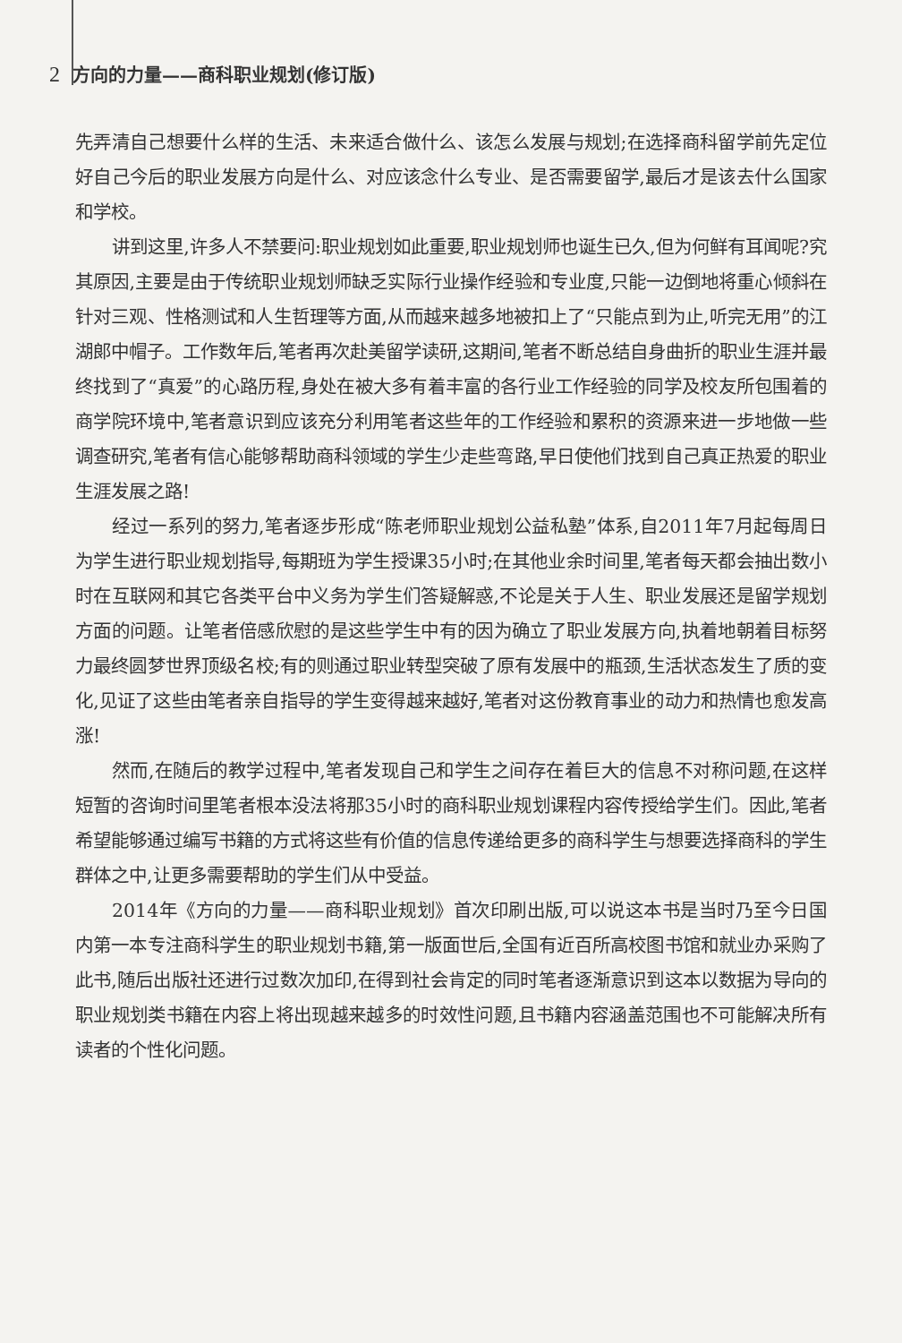2 方向的力量——商科职业规划(修订版)
先弄清自己想要什么样的生活、未来适合做什么、该怎么发展与规划;在选择商科留学前先定位好自己今后的职业发展方向是什么、对应该念什么专业、是否需要留学,最后才是该去什么国家和学校。
讲到这里,许多人不禁要问:职业规划如此重要,职业规划师也诞生已久,但为何鲜有耳闻呢?究其原因,主要是由于传统职业规划师缺乏实际行业操作经验和专业度,只能一边倒地将重心倾斜在针对三观、性格测试和人生哲理等方面,从而越来越多地被扣上了“只能点到为止,听完无用”的江湖郎中帽子。工作数年后,笔者再次赴美留学读研,这期间,笔者不断总结自身曲折的职业生涯并最终找到了“真爱”的心路历程,身处在被大多有着丰富的各行业工作经验的同学及校友所包围着的商学院环境中,笔者意识到应该充分利用笔者这些年的工作经验和累积的资源来进一步地做一些调查研究,笔者有信心能够帮助商科领域的学生少走些弯路,早日使他们找到自己真正热爱的职业生涯发展之路!
经过一系列的努力,笔者逐步形成“陈老师职业规划公益私塾”体系,自2011年7月起每周日为学生进行职业规划指导,每期班为学生授课35小时;在其他业余时间里,笔者每天都会抽出数小时在互联网和其它各类平台中义务为学生们答疑解惑,不论是关于人生、职业发展还是留学规划方面的问题。让笔者倍感欣慰的是这些学生中有的因为确立了职业发展方向,执着地朝着目标努力最终圆梦世界顶级名校;有的则通过职业转型突破了原有发展中的瓶颈,生活状态发生了质的变化,见证了这些由笔者亲自指导的学生变得越来越好,笔者对这份教育事业的动力和热情也愈发高涨!
然而,在随后的教学过程中,笔者发现自己和学生之间存在着巨大的信息不对称问题,在这样短暂的咨询时间里笔者根本没法将那35小时的商科职业规划课程内容传授给学生们。因此,笔者希望能够通过编写书籍的方式将这些有价值的信息传递给更多的商科学生与想要选择商科的学生群体之中,让更多需要帮助的学生们从中受益。
2014年《方向的力量——商科职业规划》首次印刷出版,可以说这本书是当时乃至今日国内第一本专注商科学生的职业规划书籍,第一版面世后,全国有近百所高校图书馆和就业办采购了此书,随后出版社还进行过数次加印,在得到社会肯定的同时笔者逐渐意识到这本以数据为导向的职业规划类书籍在内容上将出现越来越多的时效性问题,且书籍内容涵盖范围也不可能解决所有读者的个性化问题。